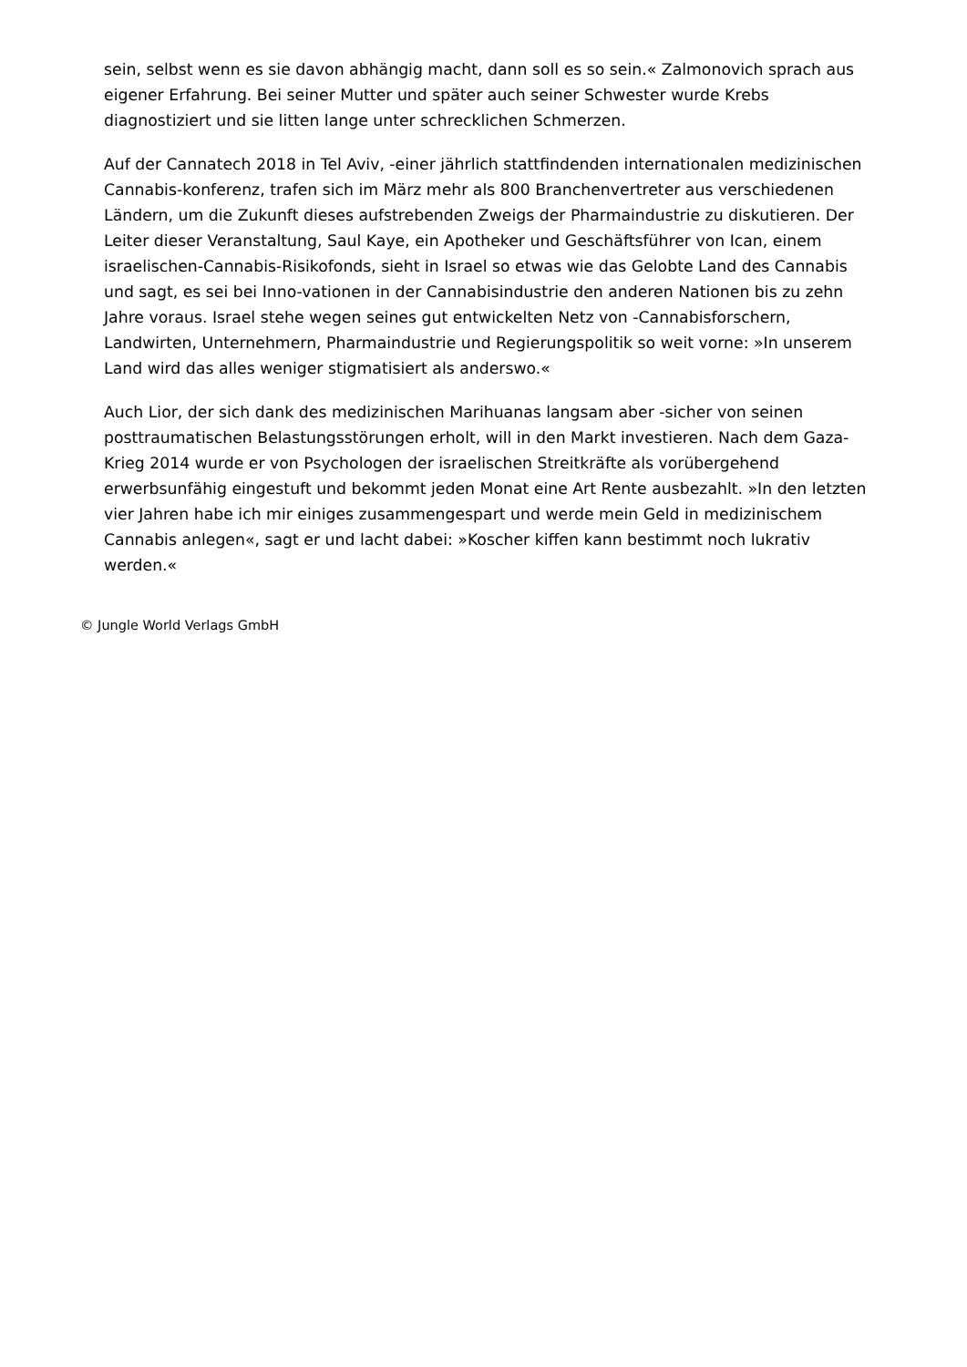sein, selbst wenn es sie davon abhängig macht, dann soll es so sein.« Zalmonovich sprach aus eigener Erfahrung. Bei seiner Mutter und später auch seiner Schwester wurde Krebs diagnostiziert und sie litten lange unter schrecklichen Schmerzen.
Auf der Cannatech 2018 in Tel Aviv, -einer jährlich stattfindenden internationalen medizinischen Cannabis-konferenz, trafen sich im März mehr als 800 Branchenvertreter aus verschiedenen Ländern, um die Zukunft dieses aufstrebenden Zweigs der Pharmaindustrie zu diskutieren. Der Leiter dieser Veranstaltung, Saul Kaye, ein Apotheker und Geschäftsführer von Ican, einem israelischen-Cannabis-Risikofonds, sieht in Israel so etwas wie das Gelobte Land des Cannabis und sagt, es sei bei Inno-vationen in der Cannabisindustrie den anderen Nationen bis zu zehn Jahre voraus. Israel stehe wegen seines gut entwickelten Netz von -Cannabisforschern, Landwirten, Unternehmern, Pharmaindustrie und Regierungspolitik so weit vorne: »In unserem Land wird das alles weniger stigmatisiert als anderswo.«
Auch Lior, der sich dank des medizinischen Marihuanas langsam aber -sicher von seinen posttraumatischen Belastungsstörungen erholt, will in den Markt investieren. Nach dem Gaza-Krieg 2014 wurde er von Psychologen der israelischen Streitkräfte als vorübergehend erwerbsunfähig eingestuft und bekommt jeden Monat eine Art Rente ausbezahlt. »In den letzten vier Jahren habe ich mir einiges zusammengespart und werde mein Geld in medizinischem Cannabis anlegen«, sagt er und lacht dabei: »Koscher kiffen kann bestimmt noch lukrativ werden.«
© Jungle World Verlags GmbH